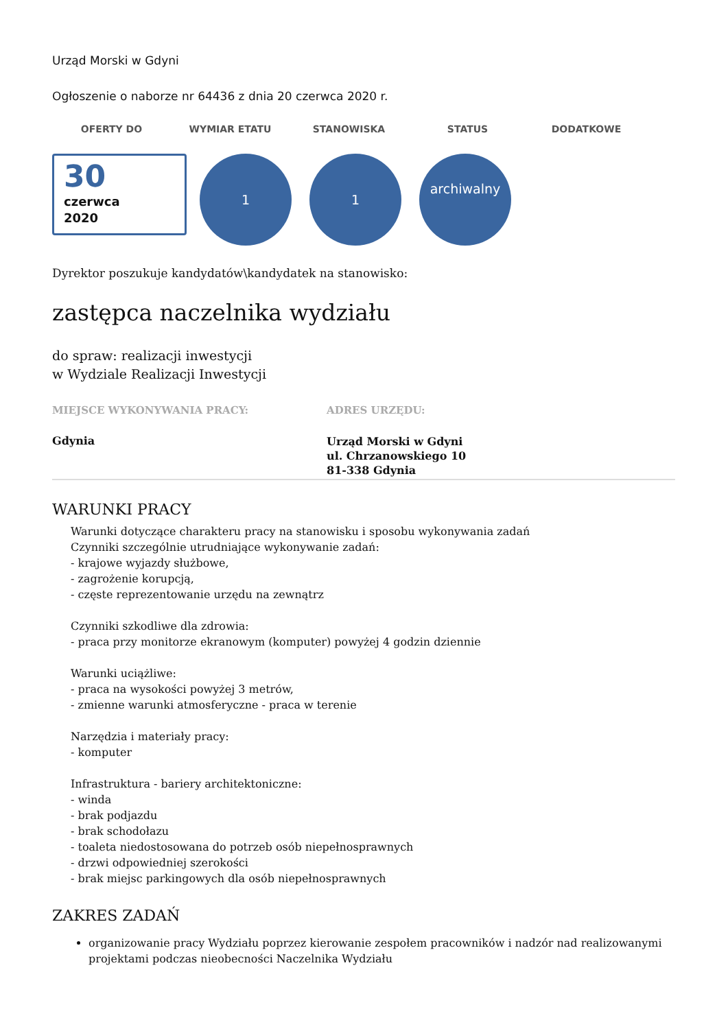Urząd Morski w Gdyni
Ogłoszenie o naborze nr 64436 z dnia 20 czerwca 2020 r.
OFERTY DO WYMIAR ETATU STANOWISKA STATUS DODATKOWE
30
czerwca
2020
1 1
archiwalny
Dyrektor poszukuje kandydatów\kandydatek na stanowisko:
zastępca naczelnika wydziału
do spraw: realizacji inwestycji
w Wydziale Realizacji Inwestycji
MIEJSCE WYKONYWANIA PRACY:
Gdynia
ADRES URZĘDU:
Urząd Morski w Gdyni
ul. Chrzanowskiego 10
81-338 Gdynia
WARUNKI PRACY
Warunki dotyczące charakteru pracy na stanowisku i sposobu wykonywania zadań
Czynniki szczególnie utrudniające wykonywanie zadań:
- krajowe wyjazdy służbowe,
- zagrożenie korupcją,
- częste reprezentowanie urzędu na zewnątrz
Czynniki szkodliwe dla zdrowia:
- praca przy monitorze ekranowym (komputer) powyżej 4 godzin dziennie
Warunki uciążliwe:
- praca na wysokości powyżej 3 metrów,
- zmienne warunki atmosferyczne - praca w terenie
Narzędzia i materiały pracy:
- komputer
Infrastruktura - bariery architektoniczne:
- winda
- brak podjazdu
- brak schodołazu
- toaleta niedostosowana do potrzeb osób niepełnosprawnych
- drzwi odpowiedniej szerokości
- brak miejsc parkingowych dla osób niepełnosprawnych
ZAKRES ZADAŃ
organizowanie pracy Wydziału poprzez kierowanie zespołem pracowników i nadzór nad realizowanymi projektami podczas nieobecności Naczelnika Wydziału